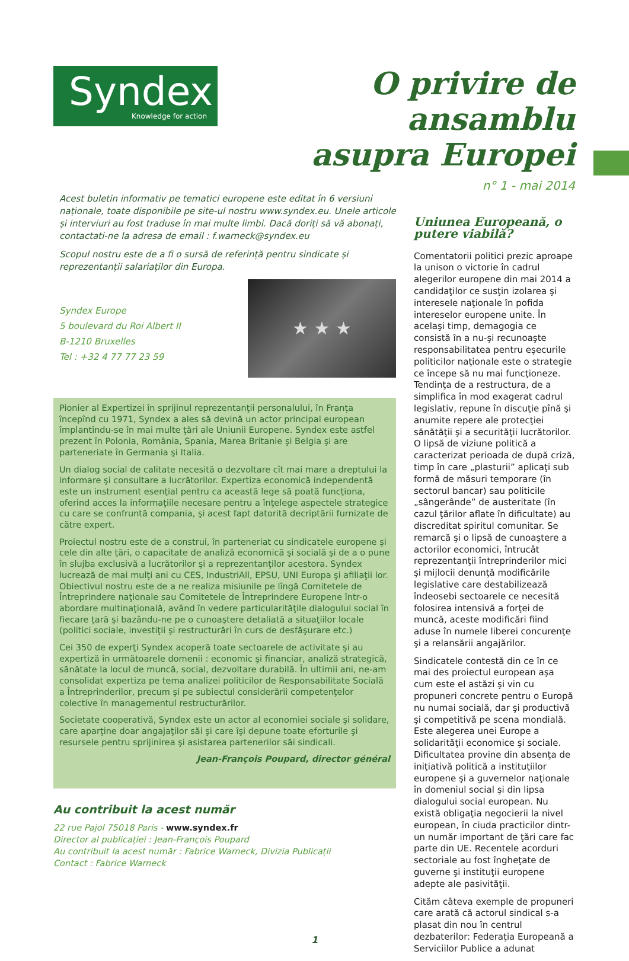Syndex
Knowledge for action
O privire de ansamblu
asupra Europei
n° 1 - mai 2014
Acest buletin informativ pe tematici europene este editat în 6 versiuni naționale, toate disponibile pe site-ul nostru www.syndex.eu. Unele articole și interviuri au fost traduse în mai multe limbi. Dacă doriți să vă abonați, contactati-ne la adresa de email : f.warneck@syndex.eu
Scopul nostru este de a fi o sursă de referință pentru sindicate și reprezentanții salariaților din Europa.
Syndex Europe
5 boulevard du Roi Albert II
B-1210 Bruxelles
Tel : +32 4 77 77 23 59
★ ★ ★
Pionier al Expertizei în sprijinul reprezentanţii personalului, în Franța începînd cu 1971, Syndex a ales să devină un actor principal european împlantîndu-se în mai multe ţări ale Uniunii Europene. Syndex este astfel prezent în Polonia, România, Spania, Marea Britanie şi Belgia şi are parteneriate în Germania şi Italia.
Un dialog social de calitate necesită o dezvoltare cît mai mare a dreptului la informare şi consultare a lucrătorilor. Expertiza economică independentă este un instrument esenţial pentru ca această lege să poată funcţiona, oferind acces la informaţiile necesare pentru a înţelege aspectele strategice cu care se confruntă compania, şi acest fapt datorită decriptării furnizate de către expert.
Proiectul nostru este de a construi, în parteneriat cu sindicatele europene şi cele din alte ţări, o capacitate de analiză economică şi socială şi de a o pune în slujba exclusivă a lucrătorilor şi a reprezentanţilor acestora. Syndex lucrează de mai mulţi ani cu CES, IndustriAll, EPSU, UNI Europa şi afiliaţii lor. Obiectivul nostru este de a ne realiza misiunile pe lîngă Comitetele de Întreprindere naţionale sau Comitetele de Întreprindere Europene într-o abordare multinaţională, având în vedere particularităţile dialogului social în fiecare ţară şi bazându-ne pe o cunoaştere detaliată a situaţiilor locale (politici sociale, investiţii şi restructurări în curs de desfăşurare etc.)
Cei 350 de experţi Syndex acoperă toate sectoarele de activitate şi au expertiză în următoarele domenii : economic şi financiar, analiză strategică, sănătate la locul de muncă, social, dezvoltare durabilă. În ultimii ani, ne-am consolidat expertiza pe tema analizei politicilor de Responsabilitate Socială a Întreprinderilor, precum şi pe subiectul considerării competenţelor colective în managementul restructurărilor.
Societate cooperativă, Syndex este un actor al economiei sociale şi solidare, care aparţine doar angajaţilor săi şi care îşi depune toate eforturile şi resursele pentru sprijinirea şi asistarea partenerilor săi sindicali.
Jean-François Poupard, director général
Au contribuit la acest număr
22 rue Pajol 75018 Paris - www.syndex.fr
Director al publicației : Jean-François Poupard
Au contribuit la acest număr : Fabrice Warneck, Divizia Publicații
Contact : Fabrice Warneck
Uniunea Europeană, o putere viabilă?
Comentatorii politici prezic aproape la unison o victorie în cadrul alegerilor europene din mai 2014 a candidaţilor ce susţin izolarea şi interesele naţionale în pofida intereselor europene unite. În acelaşi timp, demagogia ce consistă în a nu-şi recunoaşte responsabilitatea pentru eşecurile politicilor naţionale este o strategie ce începe să nu mai funcţioneze. Tendinţa de a restructura, de a simplifica în mod exagerat cadrul legislativ, repune în discuţie pînă şi anumite repere ale protecţiei sănătăţii şi a securităţii lucrătorilor. O lipsă de viziune politică a caracterizat perioada de după criză, timp în care „plasturii” aplicaţi sub formă de măsuri temporare (în sectorul bancar) sau politicile „sângerânde” de austeritate (în cazul ţărilor aflate în dificultate) au discreditat spiritul comunitar. Se remarcă şi o lipsă de cunoaştere a actorilor economici, întrucât reprezentanţii întreprinderilor mici şi mijlocii denunţă modificările legislative care destabilizează îndeosebi sectoarele ce necesită folosirea intensivă a forţei de muncă, aceste modificări fiind aduse în numele liberei concurenţe şi a relansării angajărilor.
Sindicatele contestă din ce în ce mai des proiectul european aşa cum este el astăzi şi vin cu propuneri concrete pentru o Europă nu numai socială, dar şi productivă şi competitivă pe scena mondială. Este alegerea unei Europe a solidarităţii economice şi sociale. Dificultatea provine din absenţa de iniţiativă politică a instituţiilor europene şi a guvernelor naţionale în domeniul social şi din lipsa dialogului social european. Nu există obligaţia negocierii la nivel european, în ciuda practicilor dintr-un număr important de ţări care fac parte din UE. Recentele acorduri sectoriale au fost îngheţate de guverne şi instituţii europene adepte ale pasivităţii.
Cităm câteva exemple de propuneri care arată că actorul sindical s-a plasat din nou în centrul dezbaterilor: Federaţia Europeană a Serviciilor Publice a adunat
1